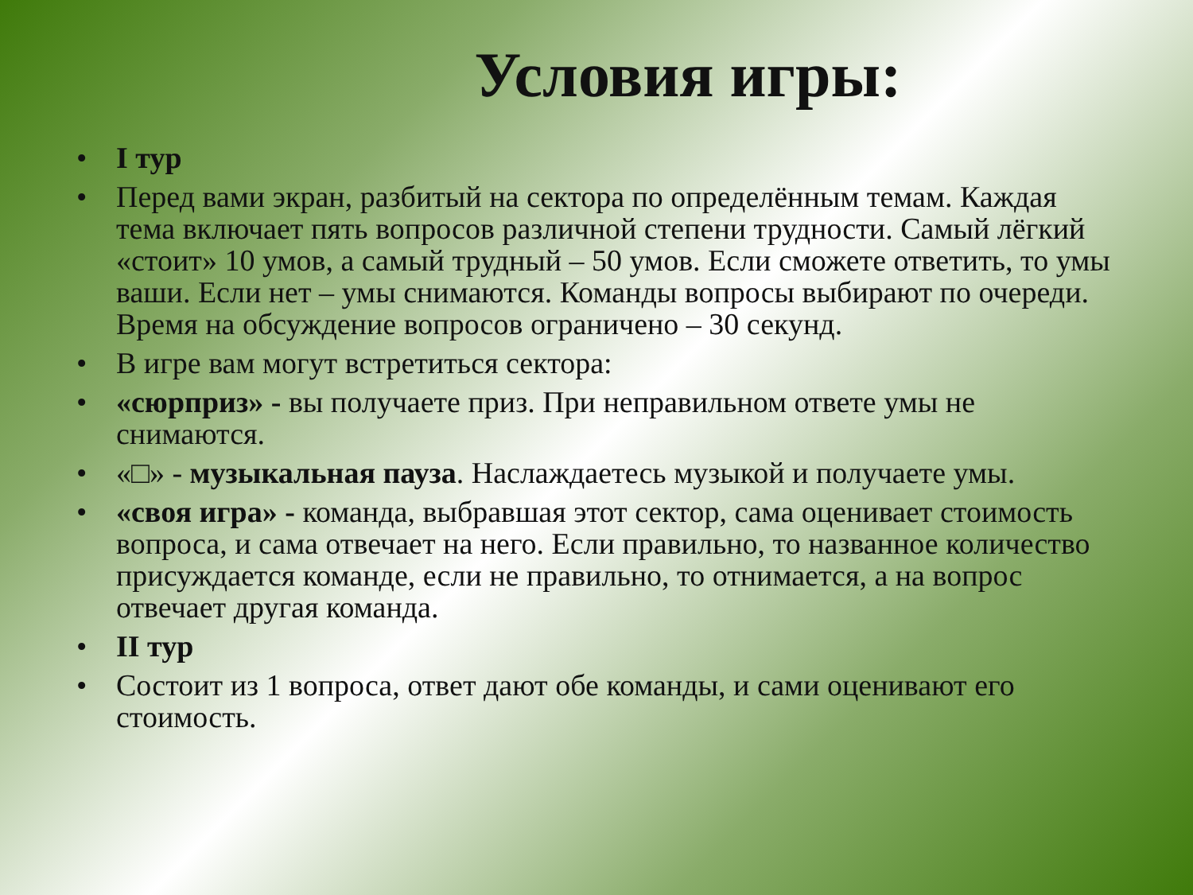Условия игры:
• I тур
• Перед вами экран, разбитый на сектора по определённым темам. Каждая тема включает пять вопросов различной степени трудности. Самый лёгкий «стоит» 10 умов, а самый трудный – 50 умов. Если сможете ответить, то умы ваши. Если нет – умы снимаются. Команды вопросы выбирают по очереди. Время на обсуждение вопросов ограничено – 30 секунд.
• В игре вам могут встретиться сектора:
• «сюрприз» - вы получаете приз. При неправильном ответе умы не снимаются.
• «□» - музыкальная пауза. Наслаждаетесь музыкой и получаете умы.
• «своя игра» - команда, выбравшая этот сектор, сама оценивает стоимость вопроса, и сама отвечает на него. Если правильно, то названное количество присуждается команде, если не правильно, то отнимается, а на вопрос отвечает другая команда.
• II тур
• Состоит из 1 вопроса, ответ дают обе команды, и сами оценивают его стоимость.